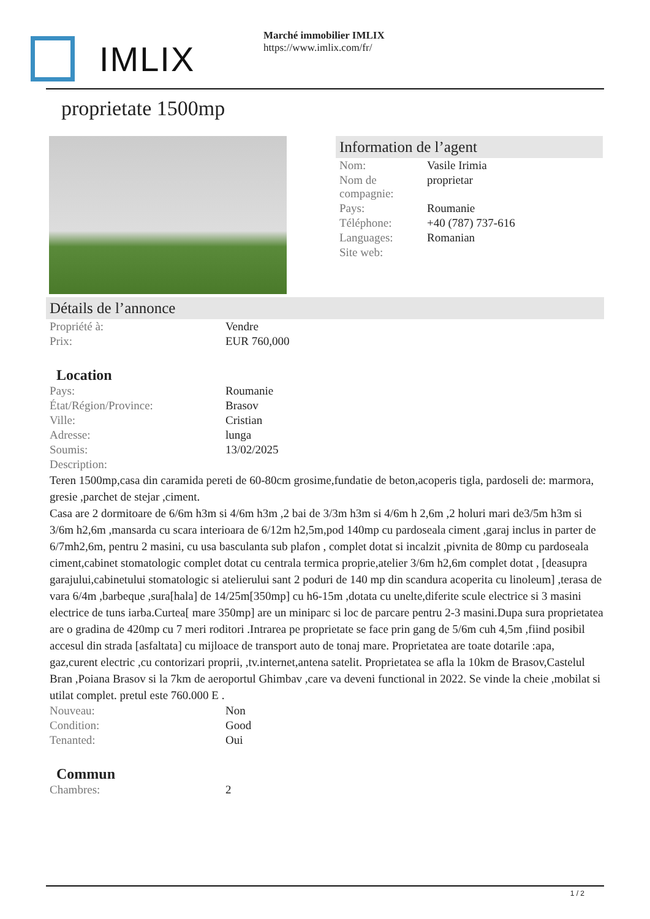IMLIX
Marché immobilier IMLIX
https://www.imlix.com/fr/
proprietate 1500mp
Information de l’agent
| Nom: | Vasile Irimia |
| Nom de compagnie: | proprietar |
| Pays: | Roumanie |
| Téléphone: | +40 (787) 737-616 |
| Languages: | Romanian |
| Site web: | |
Détails de l’annonce
| Propriété à: | Vendre |
| Prix: | EUR 760,000 |
Location
| Pays: | Roumanie |
| État/Région/Province: | Brasov |
| Ville: | Cristian |
| Adresse: | lunga |
| Soumis: | 13/02/2025 |
| Description: | |
Teren 1500mp,casa din caramida pereti de 60-80cm grosime,fundatie de beton,acoperis tigla, pardoseli de: marmora, gresie ,parchet de stejar ,ciment.
Casa are 2 dormitoare de 6/6m h3m si 4/6m h3m ,2 bai de 3/3m h3m si 4/6m h 2,6m ,2 holuri mari de3/5m h3m si 3/6m h2,6m ,mansarda cu scara interioara de 6/12m h2,5m,pod 140mp cu pardoseala ciment ,garaj inclus in parter de 6/7mh2,6m, pentru 2 masini, cu usa basculanta sub plafon , complet dotat si incalzit ,pivnita de 80mp cu pardoseala ciment,cabinet stomatologic complet dotat cu centrala termica proprie,atelier 3/6m h2,6m complet dotat , [deasupra garajului,cabinetului stomatologic si atelierului sant 2 poduri de 140 mp din scandura acoperita cu linoleum] ,terasa de vara 6/4m ,barbeque ,sura[hala] de 14/25m[350mp] cu h6-15m ,dotata cu unelte,diferite scule electrice si 3 masini electrice de tuns iarba.Curtea[ mare 350mp] are un miniparc si loc de parcare pentru 2-3 masini.Dupa sura proprietatea are o gradina de 420mp cu 7 meri roditori .Intrarea pe proprietate se face prin gang de 5/6m cuh 4,5m ,fiind posibil accesul din strada [asfaltata] cu mijloace de transport auto de tonaj mare. Proprietatea are toate dotarile :apa, gaz,curent electric ,cu contorizari proprii, ,tv.internet,antena satelit. Proprietatea se afla la 10km de Brasov,Castelul Bran ,Poiana Brasov si la 7km de aeroportul Ghimbav ,care va deveni functional in 2022. Se vinde la cheie ,mobilat si utilat complet. pretul este 760.000 E .
| Nouveau: | Non |
| Condition: | Good |
| Tenanted: | Oui |
Commun
| Chambres: | 2 |
1 / 2